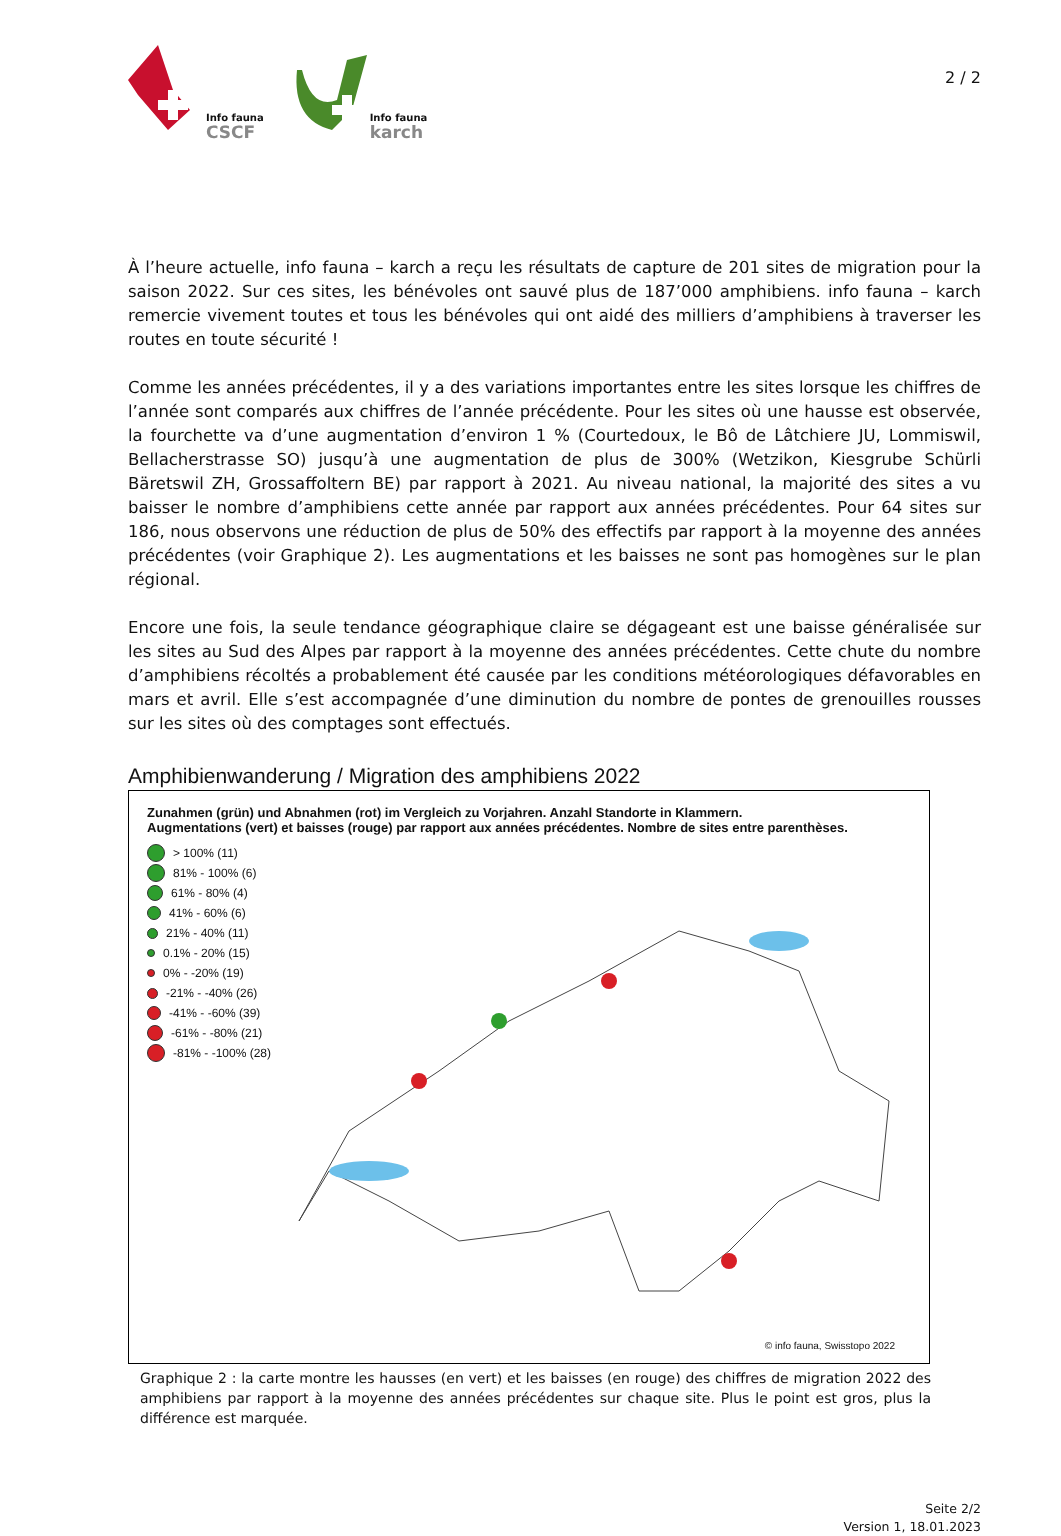Info fauna
CSCF
Info fauna
karch
2 / 2
À l’heure actuelle, info fauna – karch a reçu les résultats de capture de 201 sites de migration pour la saison 2022. Sur ces sites, les bénévoles ont sauvé plus de 187’000 amphibiens. info fauna – karch remercie vivement toutes et tous les bénévoles qui ont aidé des milliers d’amphibiens à traverser les routes en toute sécurité !
Comme les années précédentes, il y a des variations importantes entre les sites lorsque les chiffres de l’année sont comparés aux chiffres de l’année précédente. Pour les sites où une hausse est observée, la fourchette va d’une augmentation d’environ 1 % (Courtedoux, le Bô de Lâtchiere JU, Lommiswil, Bellacherstrasse SO) jusqu’à une augmentation de plus de 300% (Wetzikon, Kiesgrube Schürli Bäretswil ZH, Grossaffoltern BE) par rapport à 2021. Au niveau national, la majorité des sites a vu baisser le nombre d’amphibiens cette année par rapport aux années précédentes. Pour 64 sites sur 186, nous observons une réduction de plus de 50% des effectifs par rapport à la moyenne des années précédentes (voir Graphique 2). Les augmentations et les baisses ne sont pas homogènes sur le plan régional.
Encore une fois, la seule tendance géographique claire se dégageant est une baisse généralisée sur les sites au Sud des Alpes par rapport à la moyenne des années précédentes. Cette chute du nombre d’amphibiens récoltés a probablement été causée par les conditions météorologiques défavorables en mars et avril. Elle s’est accompagnée d’une diminution du nombre de pontes de grenouilles rousses sur les sites où des comptages sont effectués.
Amphibienwanderung / Migration des amphibiens 2022
Zunahmen (grün) und Abnahmen (rot) im Vergleich zu Vorjahren. Anzahl Standorte in Klammern.
Augmentations (vert) et baisses (rouge) par rapport aux années précédentes. Nombre de sites entre parenthèses.
> 100% (11)
81% - 100% (6)
61% - 80% (4)
41% - 60% (6)
21% - 40% (11)
0.1% - 20% (15)
0% - -20% (19)
-21% - -40% (26)
-41% - -60% (39)
-61% - -80% (21)
-81% - -100% (28)
© info fauna, Swisstopo 2022
Graphique 2 : la carte montre les hausses (en vert) et les baisses (en rouge) des chiffres de migration 2022 des amphibiens par rapport à la moyenne des années précédentes sur chaque site. Plus le point est gros, plus la différence est marquée.
Seite 2/2
Version 1, 18.01.2023